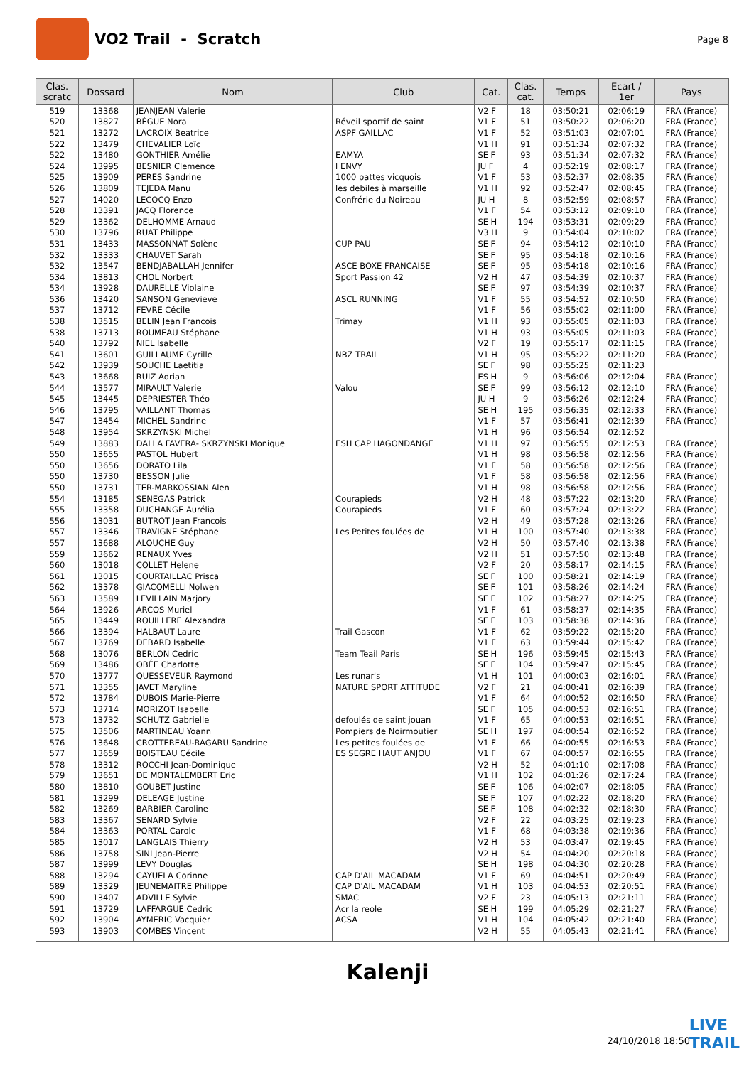VO2 Trail - Scratch
Page 8
| Clas. scratc | Dossard | Nom | Club | Cat. | Clas. cat. | Temps | Ecart / 1er | Pays |
| --- | --- | --- | --- | --- | --- | --- | --- | --- |
| 519 | 13368 | JEANJEAN Valerie | | V2 F | 18 | 03:50:21 | 02:06:19 | FRA (France) |
| 520 | 13827 | BÈGUE Nora | Réveil sportif de saint | V1 F | 51 | 03:50:22 | 02:06:20 | FRA (France) |
| 521 | 13272 | LACROIX Beatrice | ASPF GAILLAC | V1 F | 52 | 03:51:03 | 02:07:01 | FRA (France) |
| 522 | 13479 | CHEVALIER Loïc | | V1 H | 91 | 03:51:34 | 02:07:32 | FRA (France) |
| 522 | 13480 | GONTHIER Amélie | EAMYA | SE F | 93 | 03:51:34 | 02:07:32 | FRA (France) |
| 524 | 13995 | BESNIER Clemence | l ENVY | JU F | 4 | 03:52:19 | 02:08:17 | FRA (France) |
| 525 | 13909 | PERES Sandrine | 1000 pattes vicquois | V1 F | 53 | 03:52:37 | 02:08:35 | FRA (France) |
| 526 | 13809 | TEJEDA Manu | les debiles à marseille | V1 H | 92 | 03:52:47 | 02:08:45 | FRA (France) |
| 527 | 14020 | LECOCQ Enzo | Confrérie du Noireau | JU H | 8 | 03:52:59 | 02:08:57 | FRA (France) |
| 528 | 13391 | JACQ Florence | | V1 F | 54 | 03:53:12 | 02:09:10 | FRA (France) |
| 529 | 13362 | DELHOMME Arnaud | | SE H | 194 | 03:53:31 | 02:09:29 | FRA (France) |
| 530 | 13796 | RUAT Philippe | | V3 H | 9 | 03:54:04 | 02:10:02 | FRA (France) |
| 531 | 13433 | MASSONNAT Solène | CUP PAU | SE F | 94 | 03:54:12 | 02:10:10 | FRA (France) |
| 532 | 13333 | CHAUVET Sarah | | SE F | 95 | 03:54:18 | 02:10:16 | FRA (France) |
| 532 | 13547 | BENDJABALLAH Jennifer | ASCE BOXE FRANCAISE | SE F | 95 | 03:54:18 | 02:10:16 | FRA (France) |
| 534 | 13813 | CHOL Norbert | Sport Passion 42 | V2 H | 47 | 03:54:39 | 02:10:37 | FRA (France) |
| 534 | 13928 | DAURELLE Violaine | | SE F | 97 | 03:54:39 | 02:10:37 | FRA (France) |
| 536 | 13420 | SANSON Genevieve | ASCL RUNNING | V1 F | 55 | 03:54:52 | 02:10:50 | FRA (France) |
| 537 | 13712 | FEVRE Cécile | | V1 F | 56 | 03:55:02 | 02:11:00 | FRA (France) |
| 538 | 13515 | BELIN Jean Francois | Trimay | V1 H | 93 | 03:55:05 | 02:11:03 | FRA (France) |
| 538 | 13713 | ROUMEAU Stéphane | | V1 H | 93 | 03:55:05 | 02:11:03 | FRA (France) |
| 540 | 13792 | NIEL Isabelle | | V2 F | 19 | 03:55:17 | 02:11:15 | FRA (France) |
| 541 | 13601 | GUILLAUME Cyrille | NBZ TRAIL | V1 H | 95 | 03:55:22 | 02:11:20 | FRA (France) |
| 542 | 13939 | SOUCHE Laetitia | | SE F | 98 | 03:55:25 | 02:11:23 | |
| 543 | 13668 | RUIZ Adrian | | ES H | 9 | 03:56:06 | 02:12:04 | FRA (France) |
| 544 | 13577 | MIRAULT Valerie | Valou | SE F | 99 | 03:56:12 | 02:12:10 | FRA (France) |
| 545 | 13445 | DEPRIESTER Théo | | JU H | 9 | 03:56:26 | 02:12:24 | FRA (France) |
| 546 | 13795 | VAILLANT Thomas | | SE H | 195 | 03:56:35 | 02:12:33 | FRA (France) |
| 547 | 13454 | MICHEL Sandrine | | V1 F | 57 | 03:56:41 | 02:12:39 | FRA (France) |
| 548 | 13954 | SKRZYNSKI Michel | | V1 H | 96 | 03:56:54 | 02:12:52 | |
| 549 | 13883 | DALLA FAVERA- SKRZYNSKI Monique | ESH CAP HAGONDANGE | V1 H | 97 | 03:56:55 | 02:12:53 | FRA (France) |
| 550 | 13655 | PASTOL Hubert | | V1 H | 98 | 03:56:58 | 02:12:56 | FRA (France) |
| 550 | 13656 | DORATO Lila | | V1 F | 58 | 03:56:58 | 02:12:56 | FRA (France) |
| 550 | 13730 | BESSON Julie | | V1 F | 58 | 03:56:58 | 02:12:56 | FRA (France) |
| 550 | 13731 | TER-MARKOSSIAN Alen | | V1 H | 98 | 03:56:58 | 02:12:56 | FRA (France) |
| 554 | 13185 | SENEGAS Patrick | Courapieds | V2 H | 48 | 03:57:22 | 02:13:20 | FRA (France) |
| 555 | 13358 | DUCHANGE Aurélia | Courapieds | V1 F | 60 | 03:57:24 | 02:13:22 | FRA (France) |
| 556 | 13031 | BUTROT Jean Francois | | V2 H | 49 | 03:57:28 | 02:13:26 | FRA (France) |
| 557 | 13346 | TRAVIGNE Stéphane | Les Petites foulées de | V1 H | 100 | 03:57:40 | 02:13:38 | FRA (France) |
| 557 | 13688 | ALOUCHE Guy | | V2 H | 50 | 03:57:40 | 02:13:38 | FRA (France) |
| 559 | 13662 | RENAUX Yves | | V2 H | 51 | 03:57:50 | 02:13:48 | FRA (France) |
| 560 | 13018 | COLLET Helene | | V2 F | 20 | 03:58:17 | 02:14:15 | FRA (France) |
| 561 | 13015 | COURTAILLAC Prisca | | SE F | 100 | 03:58:21 | 02:14:19 | FRA (France) |
| 562 | 13378 | GIACOMELLI Nolwen | | SE F | 101 | 03:58:26 | 02:14:24 | FRA (France) |
| 563 | 13589 | LEVILLAIN Marjory | | SE F | 102 | 03:58:27 | 02:14:25 | FRA (France) |
| 564 | 13926 | ARCOS Muriel | | V1 F | 61 | 03:58:37 | 02:14:35 | FRA (France) |
| 565 | 13449 | ROUILLERE Alexandra | | SE F | 103 | 03:58:38 | 02:14:36 | FRA (France) |
| 566 | 13394 | HALBAUT Laure | Trail Gascon | V1 F | 62 | 03:59:22 | 02:15:20 | FRA (France) |
| 567 | 13769 | DEBARD Isabelle | | V1 F | 63 | 03:59:44 | 02:15:42 | FRA (France) |
| 568 | 13076 | BERLON Cedric | Team Teail Paris | SE H | 196 | 03:59:45 | 02:15:43 | FRA (France) |
| 569 | 13486 | OBÉE Charlotte | | SE F | 104 | 03:59:47 | 02:15:45 | FRA (France) |
| 570 | 13777 | QUESSEVEUR Raymond | Les runar's | V1 H | 101 | 04:00:03 | 02:16:01 | FRA (France) |
| 571 | 13355 | JAVET Maryline | NATURE SPORT ATTITUDE | V2 F | 21 | 04:00:41 | 02:16:39 | FRA (France) |
| 572 | 13784 | DUBOIS Marie-Pierre | | V1 F | 64 | 04:00:52 | 02:16:50 | FRA (France) |
| 573 | 13714 | MORIZOT Isabelle | | SE F | 105 | 04:00:53 | 02:16:51 | FRA (France) |
| 573 | 13732 | SCHUTZ Gabrielle | defoulés de saint jouan | V1 F | 65 | 04:00:53 | 02:16:51 | FRA (France) |
| 575 | 13506 | MARTINEAU Yoann | Pompiers de Noirmoutier | SE H | 197 | 04:00:54 | 02:16:52 | FRA (France) |
| 576 | 13648 | CROTTEREAU-RAGARU Sandrine | Les petites foulées de | V1 F | 66 | 04:00:55 | 02:16:53 | FRA (France) |
| 577 | 13659 | BOISTEAU Cécile | ES SEGRE HAUT ANJOU | V1 F | 67 | 04:00:57 | 02:16:55 | FRA (France) |
| 578 | 13312 | ROCCHI Jean-Dominique | | V2 H | 52 | 04:01:10 | 02:17:08 | FRA (France) |
| 579 | 13651 | DE MONTALEMBERT Eric | | V1 H | 102 | 04:01:26 | 02:17:24 | FRA (France) |
| 580 | 13810 | GOUBET Justine | | SE F | 106 | 04:02:07 | 02:18:05 | FRA (France) |
| 581 | 13299 | DELEAGE Justine | | SE F | 107 | 04:02:22 | 02:18:20 | FRA (France) |
| 582 | 13269 | BARBIER Caroline | | SE F | 108 | 04:02:32 | 02:18:30 | FRA (France) |
| 583 | 13367 | SENARD Sylvie | | V2 F | 22 | 04:03:25 | 02:19:23 | FRA (France) |
| 584 | 13363 | PORTAL Carole | | V1 F | 68 | 04:03:38 | 02:19:36 | FRA (France) |
| 585 | 13017 | LANGLAIS Thierry | | V2 H | 53 | 04:03:47 | 02:19:45 | FRA (France) |
| 586 | 13758 | SINI Jean-Pierre | | V2 H | 54 | 04:04:20 | 02:20:18 | FRA (France) |
| 587 | 13999 | LEVY Douglas | | SE H | 198 | 04:04:30 | 02:20:28 | FRA (France) |
| 588 | 13294 | CAYUELA Corinne | CAP D'AIL MACADAM | V1 F | 69 | 04:04:51 | 02:20:49 | FRA (France) |
| 589 | 13329 | JEUNEMAITRE Philippe | CAP D'AIL MACADAM | V1 H | 103 | 04:04:53 | 02:20:51 | FRA (France) |
| 590 | 13407 | ADVILLE Sylvie | SMAC | V2 F | 23 | 04:05:13 | 02:21:11 | FRA (France) |
| 591 | 13729 | LAFFARGUE Cedric | Acr la reole | SE H | 199 | 04:05:29 | 02:21:27 | FRA (France) |
| 592 | 13904 | AYMERIC Vacquier | ACSA | V1 H | 104 | 04:05:42 | 02:21:40 | FRA (France) |
| 593 | 13903 | COMBES Vincent | | V2 H | 55 | 04:05:43 | 02:21:41 | FRA (France) |
Kalenji
24/10/2018 18:50
LIVE
TRAIL